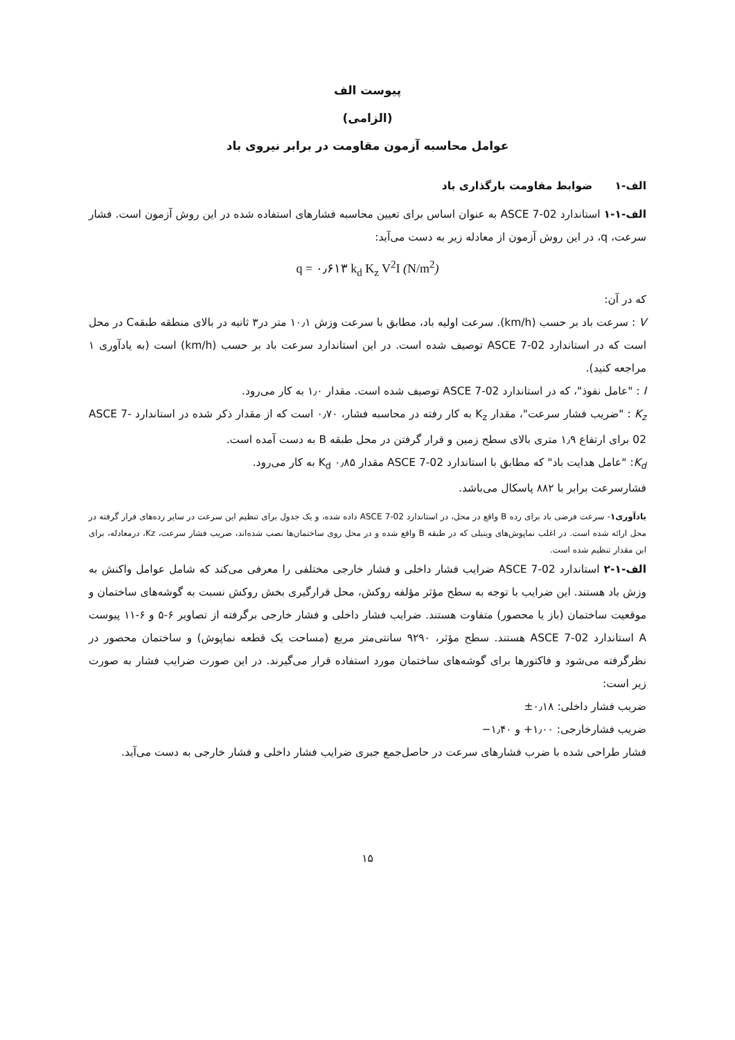پیوست الف
(الزامی)
عوامل محاسبه آزمون مقاومت در برابر نیروی باد
الف-۱ ضوابط مقاومت بارگذاری باد
الف-۱-۱ استاندارد ASCE 7-02 به عنوان اساس برای تعیین محاسبه فشارهای استفاده شده در این روش آزمون است. فشار سرعت، q، در این روش آزمون از معادله زیر به دست می‌آید:
q = ۰٫۶۱۳ k<sub>d</sub> K<sub>z</sub> V<sup>2</sup>I (N/m<sup>2</sup>)
که در آن:
V : سرعت باد بر حسب (km/h). سرعت اولیه باد، مطابق با سرعت وزش ۱۰٫۱ متر در۳ ثانیه در بالای منطقه طبقهC در محل است که در استاندارد ASCE 7-02 توصیف شده است. در این استاندارد سرعت باد بر حسب (km/h) است (به یادآوری ۱ مراجعه کنید).
I : "عامل نفوذ"، که در استاندارد ASCE 7-02 توصیف شده است. مقدار ۱٫۰ به کار می‌رود.
K<sub>z</sub> : "ضریب فشار سرعت"، مقدار K<sub>z</sub> به کار رفته در محاسبه فشار، ۰٫۷۰ است که از مقدار ذکر شده در استاندارد ASCE 7-02 برای ارتفاع ۱٫۹ متری بالای سطح زمین و قرار گرفتن در محل طبقه B به دست آمده است.
K<sub>d</sub>: "عامل هدایت باد" که مطابق با استاندارد ASCE 7-02 مقدار K<sub>d</sub> ۰٫۸۵ به کار می‌رود.
فشارسرعت برابر با ۸۸۲ پاسکال می‌باشد.
یادآوری۱- سرعت فرضی باد برای رده B واقع در محل، در استاندارد ASCE 7-02 داده شده، و یک جدول برای تنظیم این سرعت در سایر رده‌های قرار گرفته در محل ارائه شده است. در اغلب نماپوش‌های وینیلی که در طبقه B واقع شده و در محل روی ساختمان‌ها نصب شده‌اند، ضریب فشار سرعت، Kz، درمعادله، برای این مقدار تنظیم شده است.
الف-۱-۲ استاندارد ASCE 7-02 ضرایب فشار داخلی و فشار خارجی مختلفی را معرفی می‌کند که شامل عوامل واکنش به وزش باد هستند. این ضرایب با توجه به سطح مؤثر مؤلفه روکش، محل قرارگیری بخش روکش نسبت به گوشه‌های ساختمان و موقعیت ساختمان (باز یا محصور) متفاوت هستند. ضرایب فشار داخلی و فشار خارجی برگرفته از تصاویر ۶-۵ و ۶-۱۱ پیوست A استاندارد ASCE 7-02 هستند. سطح مؤثر، ۹۲۹۰ سانتی‌متر مربع (مساحت یک قطعه نماپوش) و ساختمان محصور در نظرگرفته می‌شود و فاکتورها برای گوشه‌های ساختمان مورد استفاده قرار می‌گیرند. در این صورت ضرایب فشار به صورت زیر است:
ضریب فشار داخلی: ۰٫۱۸±
ضریب فشارخارجی: ۱٫۰۰+ و ۱٫۴۰−
فشار طراحی شده با ضرب فشارهای سرعت در حاصل‌جمع جبری ضرایب فشار داخلی و فشار خارجی به دست می‌آید.
۱۵